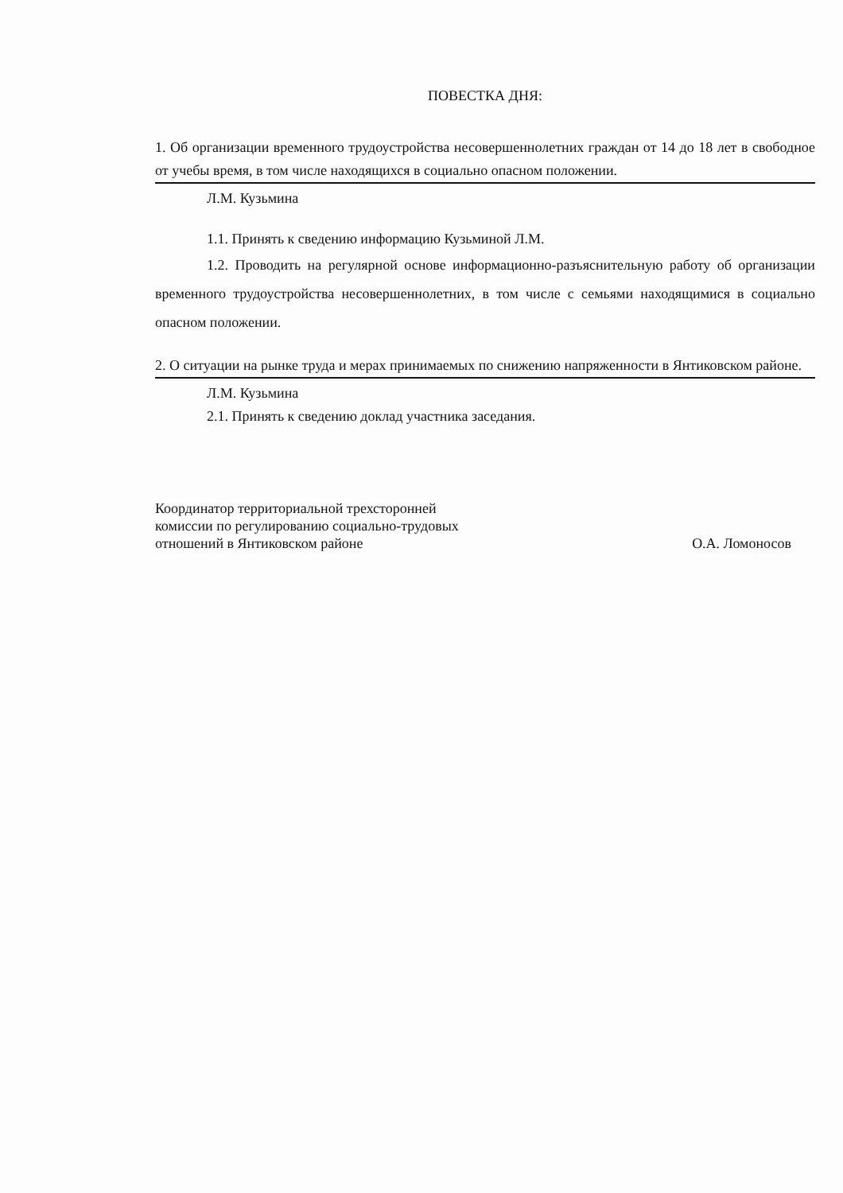ПОВЕСТКА ДНЯ:
1. Об организации временного трудоустройства несовершеннолетних граждан от 14 до 18 лет в свободное от учебы время, в том числе находящихся в социально опасном положении.
Л.М. Кузьмина
1.1. Принять к сведению информацию Кузьминой Л.М.
1.2. Проводить на регулярной основе информационно-разъяснительную работу об организации временного трудоустройства несовершеннолетних, в том числе с семьями находящимися в социально опасном положении.
2. О ситуации на рынке труда и мерах принимаемых по снижению напряженности в Янтиковском районе.
Л.М. Кузьмина
2.1. Принять к сведению доклад участника заседания.
Координатор территориальной трехсторонней
комиссии по регулированию социально-трудовых
отношений в Янтиковском районе
О.А. Ломоносов